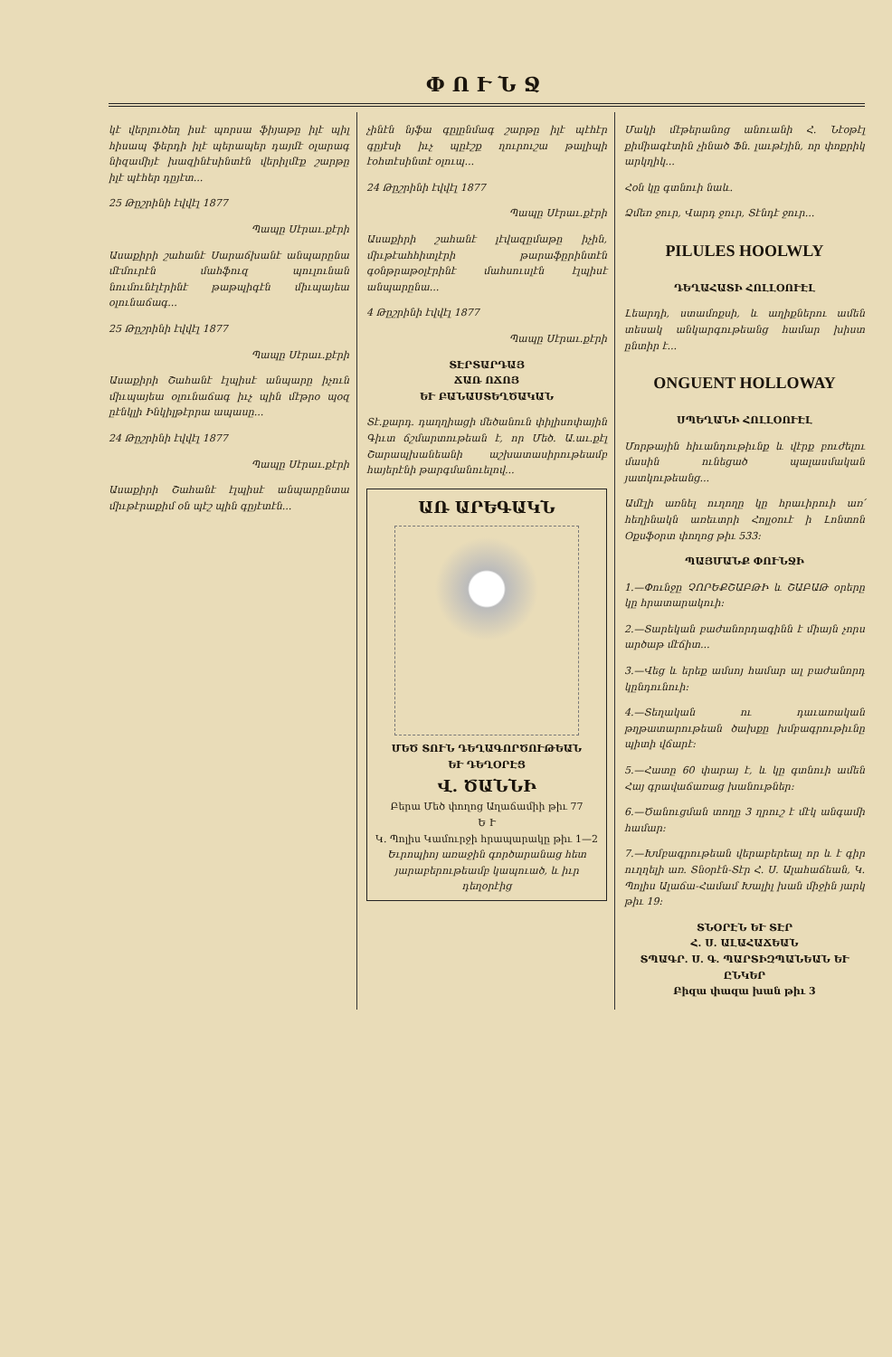ՓՈՒՆՋ
կէ վերլուծեղ իսէ պորսա ֆիյաթը իլէ պիլ հիսապ ֆերդի իլէ պերապեր դայմէ օլարագ նիզամիյէ խազինէսինտէն վերիլմէք շարթը իլէ պէհեր դըյէտ...
25 Թըշրինի էվվէլ 1877
Պապը Սէրաւ.քէրի
Ասաքիրի շահանէ Սարաճխանէ անպարընա մէմուրէն մահֆուզ պուլունան նումունէլէրինէ թաթպիգէն միւպայեա օլունաճագ...
25 Թըշրինի էվվէլ 1877
Պապը Սէրաւ.քէրի
Ասաքիրի Շահանէ էլպիսէ անպարը իչուն միւպայեա օլունաճագ իւչ պին մէթրօ պօզ ըէնկլի Ինկիլթէրրա ապասը...
24 Թըշրինի էվվէլ 1877
Պապը Սէրաւ.քէրի
Ասաքիրի Շահանէ էլպիսէ անպարընտա միւթէրաքիմ օն պէշ պին գըյէտէն...
չինէն նյֆա գըլընմագ շարթը իլէ պէհէր գըյէսի իւչ պըէշք ղուրուշա թալիպի էօհտէսինտէ օլուպ...
24 Թըշրինի էվվէլ 1877
Պապը Սէրաւ.քէրի
Ասաքիրի շահանէ լէվազըմաթը իչին, միւթէահհիտլէրի թարաֆըրինտէն գօնթրաթօլէրինէ մահսուսլէն էլպիսէ անպարընա...
4 Թըշրինի էվվէլ 1877
Պապը Սէրաւ.քէրի
ՏԷՐՏԱՐԴԱՅ
ՃԱՌ ՈՃՈՅ
ԵՒ ԲԱՆԱՍՏԵՂԾԱԿԱՆ
Տէ.քարդ. դաղղիացի մեծանուն փիլիսոփային Գիւտ ճշմարտութեան է, որ Մեծ. Ա.աւ.քէլ Շարապխանեանի աշխատասիրութեամբ հայերէնի թարգմանուելով...
ԱՌ ԱՐԵԳԱԿՆ
ՄԵԾ ՏՈՒՆ ԴԵՂԱԳՈՐԾՈՒԹԵԱՆ
ԵՒ ԴԵՂՕՐԷՑ
Վ. ԾԱՆՆԻ
Բերա Մեծ փողոց Աղաճամիի թիւ 77
Ե Ւ
Կ. Պոլիս Կամուրջի հրապարակը թիւ 1—2
Եւրոպիոյ առաջին գործարանաց հետ յարաբերութեամբ կապուած, և իւր դեղօրէից
Մակի մէթերանոց անուանի Հ. Նէօթէլ քիմիագէտին չինած Ֆն. լաւթէյին, որ փոքրիկ արկղիկ...
Հօն կը գտնուի նաև.
Ձմեռ ջուր, Վարդ ջուր, Տէնդէ ջուր...
PILULES HOOLWLY
ԴԵՂԱՀԱՏԻ ՀՈԼԼՕՈՒԷԼ
Լեարդի, ստամոքսի, և աղիքներու ամեն տեսակ անկարգութեանց համար խիստ ընտիր է...
ONGUENT HOLLOWAY
ՍՊԵՂԱՆԻ ՀՈԼԼՕՈՒԷԼ
Մորթային հիւանդութիւնք և վէրք բուժելու մասին ունեցած պալասմական յատկութեանց...
Ամէլի առնել ուղողը կը հրաւիրուի առ՛ հեղինակն առեւտրի Հոլլօուէ ի Լոնտոն Օքսֆօրտ փողոց թիւ 533։
ՊԱՅՄԱՆՔ ՓՈՒՆՋԻ
1.—Փունջը ՉՈՐԵՔՇԱԲԹԻ և ՇԱԲԱԹ օրերը կը հրատարակուի։
2.—Տարեկան բաժանորդագինն է միայն չորս արծաթ մէճիտ...
3.—Վեց և երեք ամսոյ համար ալ բաժանորդ կընդունուի։
4.—Տեղական ու դաւառական թղթատարութեան ծախքը խմբագրութիւնը պիտի վճարէ։
5.—Հատը 60 փարայ է, և կը գտնուի ամեն Հայ գրավաճառաց խանութներ։
6.—Ծանուցման տողը 3 ղրուշ է մէկ անգամի համար։
7.—Խմբագրութեան վերաբերեալ որ և է գիր ուղղելի առ. Տնօրէն-Տէր Հ. Ս. Ալահաճեան, Կ. Պոլիս Ալաճա-Համամ Խալիլ խան միջին յարկ թիւ 19։
ՏՆՕՐԷՆ ԵՒ ՏԷՐ
Հ. Ս. ԱԼԱՀԱՃԵԱՆ
ՏՊԱԳՐ. Ս. Գ. ՊԱՐՏԻԶՊԱՆԵԱՆ ԵՒ ԸՆԿԵՐ
Բիզա փազա խան թիւ 3